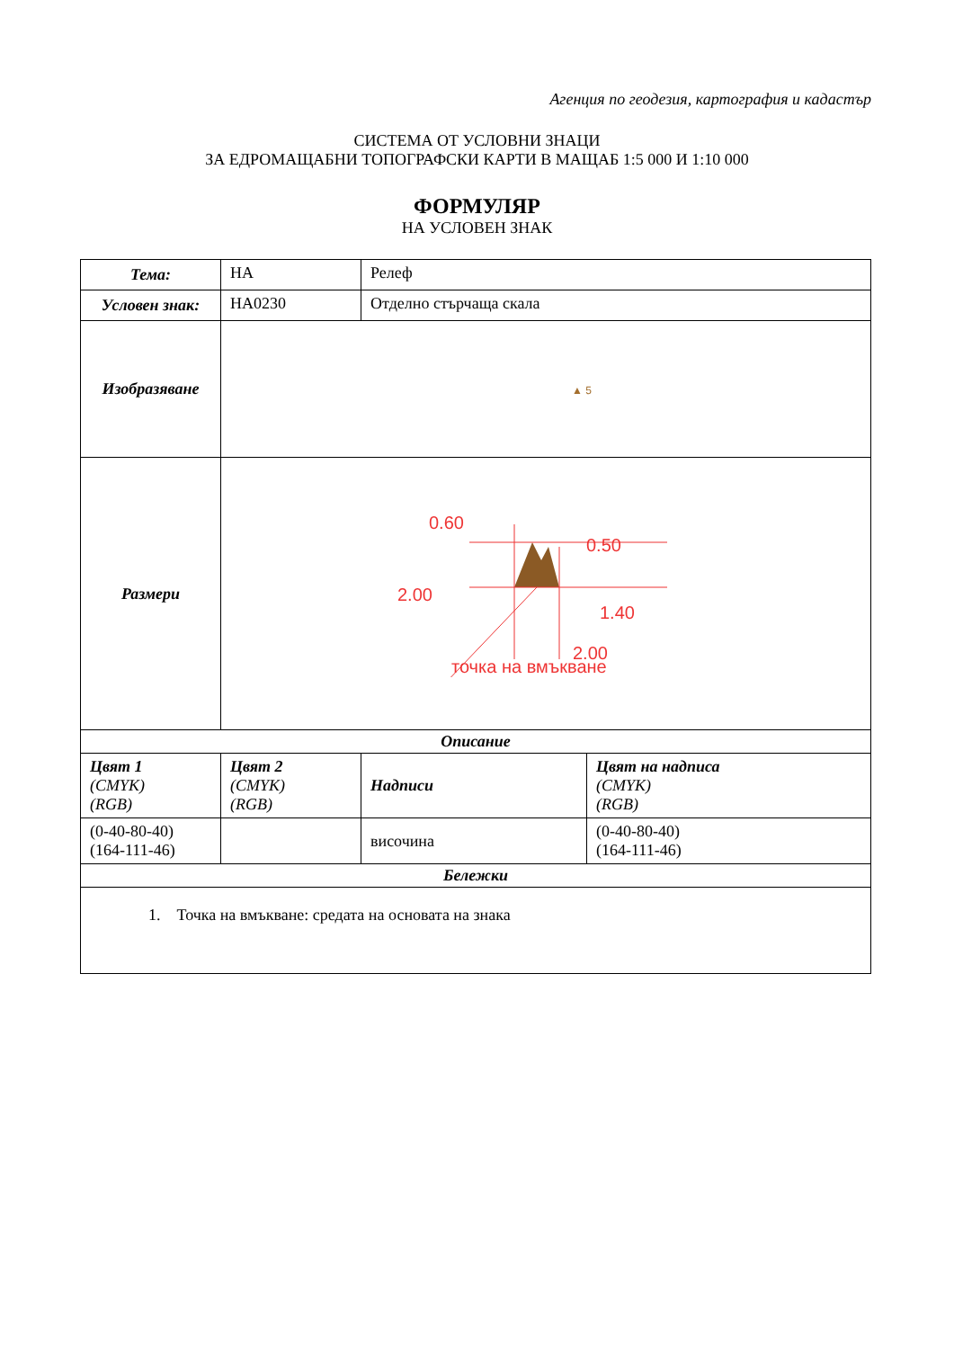Агенция по геодезия, картография и кадастър
СИСТЕМА ОТ УСЛОВНИ ЗНАЦИ
ЗА ЕДРОМАЩАБНИ ТОПОГРАФСКИ КАРТИ В МАЩАБ 1:5 000 И 1:10 000
ФОРМУЛЯР
НА УСЛОВЕН ЗНАК
| Тема: | НА | Релеф | |
| Условен знак: | НА0230 | Отделно стърчаща скала | |
| Изобразяване | ▲ 5 | | |
| Размери | 0.60 0.50 2.00 1.40 2.00 точка на вмъкване | | |
| Описание | | | |
| Цвят 1 (CMYK) (RGB) | Цвят 2 (CMYK) (RGB) | Надписи | Цвят на надписа (CMYK) (RGB) |
| (0-40-80-40) (164-111-46) | | височина | (0-40-80-40) (164-111-46) |
| Бележки | | | |
| 1. Точка на вмъкване: средата на основата на знака | | | |